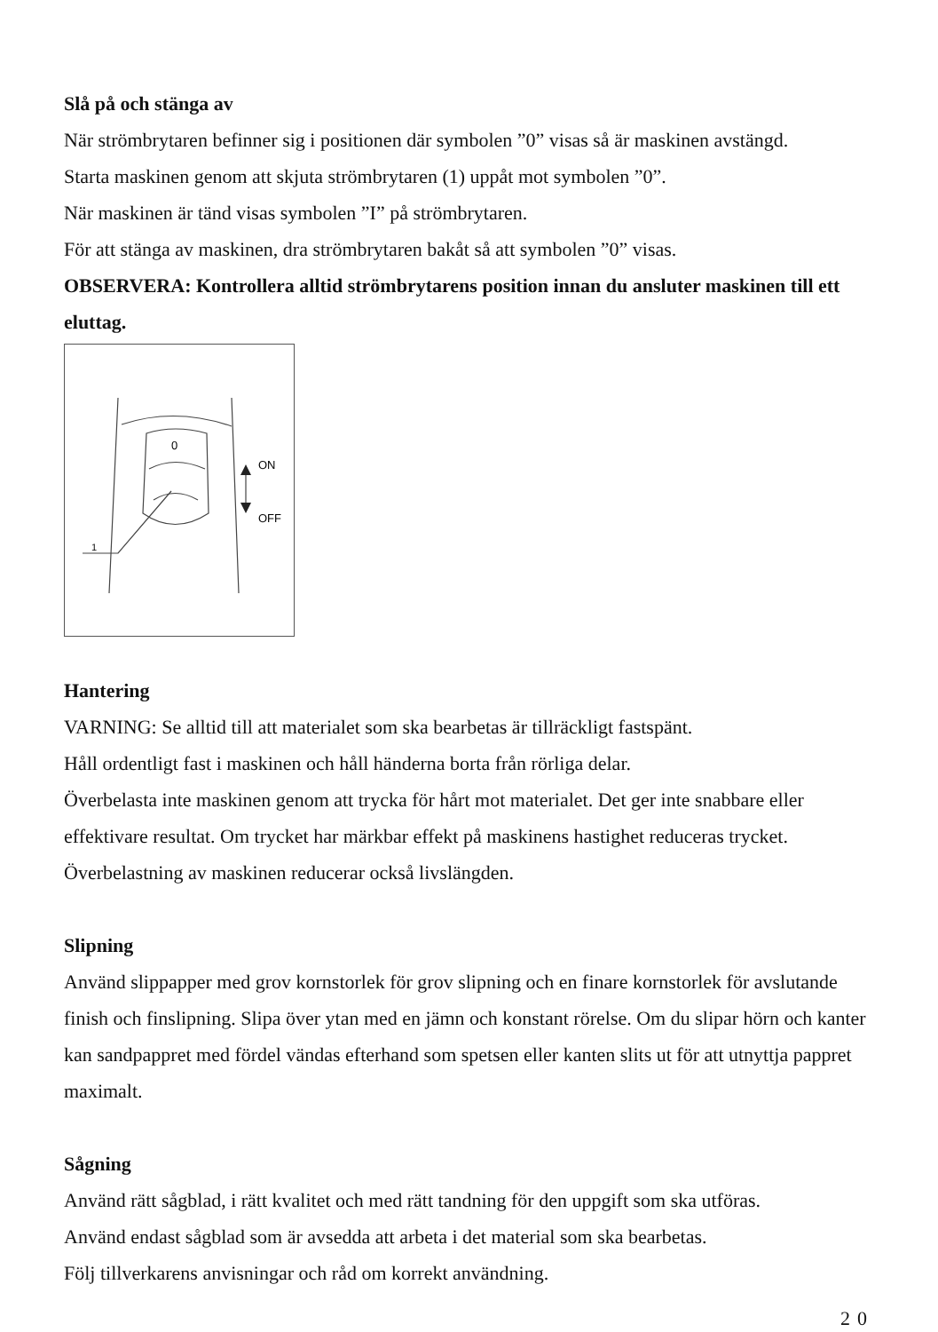Slå på och stänga av
När strömbrytaren befinner sig i positionen där symbolen ”0” visas så är maskinen avstängd.
Starta maskinen genom att skjuta strömbrytaren (1) uppåt mot symbolen ”0”.
När maskinen är tänd visas symbolen ”I” på strömbrytaren.
För att stänga av maskinen, dra strömbrytaren bakåt så att symbolen ”0” visas.
OBSERVERA: Kontrollera alltid strömbrytarens position innan du ansluter maskinen till ett eluttag.
0
ON
OFF
1
Hantering
VARNING: Se alltid till att materialet som ska bearbetas är tillräckligt fastspänt.
Håll ordentligt fast i maskinen och håll händerna borta från rörliga delar.
Överbelasta inte maskinen genom att trycka för hårt mot materialet. Det ger inte snabbare eller effektivare resultat. Om trycket har märkbar effekt på maskinens hastighet reduceras trycket. Överbelastning av maskinen reducerar också livslängden.
Slipning
Använd slippapper med grov kornstorlek för grov slipning och en finare kornstorlek för avslutande finish och finslipning. Slipa över ytan med en jämn och konstant rörelse. Om du slipar hörn och kanter kan sandpappret med fördel vändas efterhand som spetsen eller kanten slits ut för att utnyttja pappret maximalt.
Sågning
Använd rätt sågblad, i rätt kvalitet och med rätt tandning för den uppgift som ska utföras.
Använd endast sågblad som är avsedda att arbeta i det material som ska bearbetas.
Följ tillverkarens anvisningar och råd om korrekt användning.
20